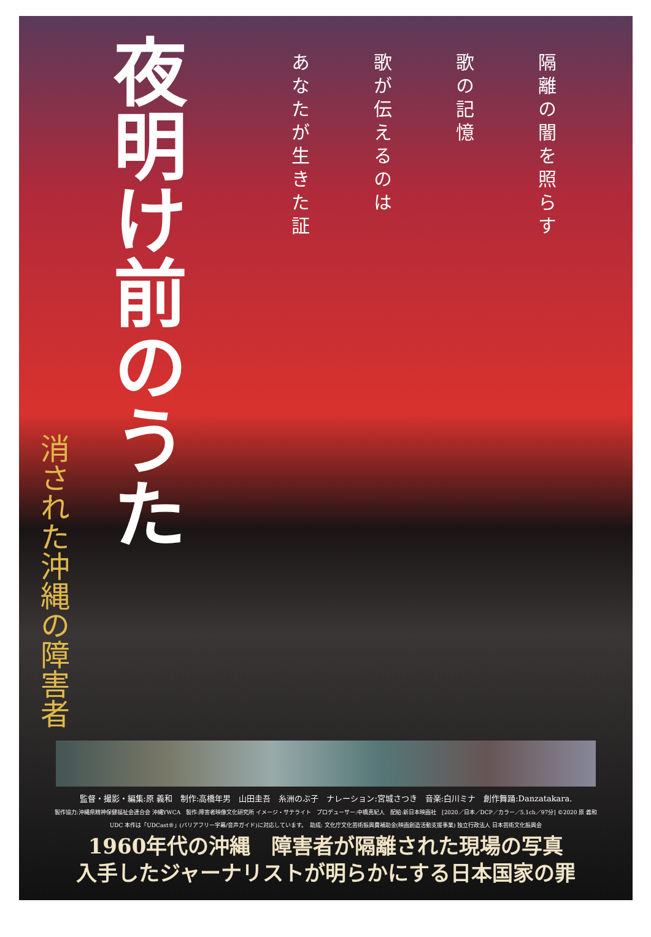夜明け前のうた
隔離の闇を照らす
歌の記憶
歌が伝えるのは
あなたが生きた証
消された沖縄の障害者
監督・撮影・編集:原 義和　制作:高橋年男　山田圭吾　糸洲のぶ子　ナレーション:宮城さつき　音楽:白川ミナ　創作舞踊:Danzatakara.
製作協力:沖縄県精神保健福祉会連合会 沖縄YWCA　製作:障害者映像文化研究所 イメージ・サテライト　プロデューサー:中橋真紀人　配給:新日本映画社　[2020／日本／DCP／カラー／5.1ch／97分] ©2020 原 義和
UDC 本作は「UDCast®」(バリアフリー字幕/音声ガイド)に対応しています。　助成: 文化庁文化芸術振興費補助金(映画創造活動支援事業) 独立行政法人 日本芸術文化振興会
1960年代の沖縄　障害者が隔離された現場の写真
入手したジャーナリストが明らかにする日本国家の罪